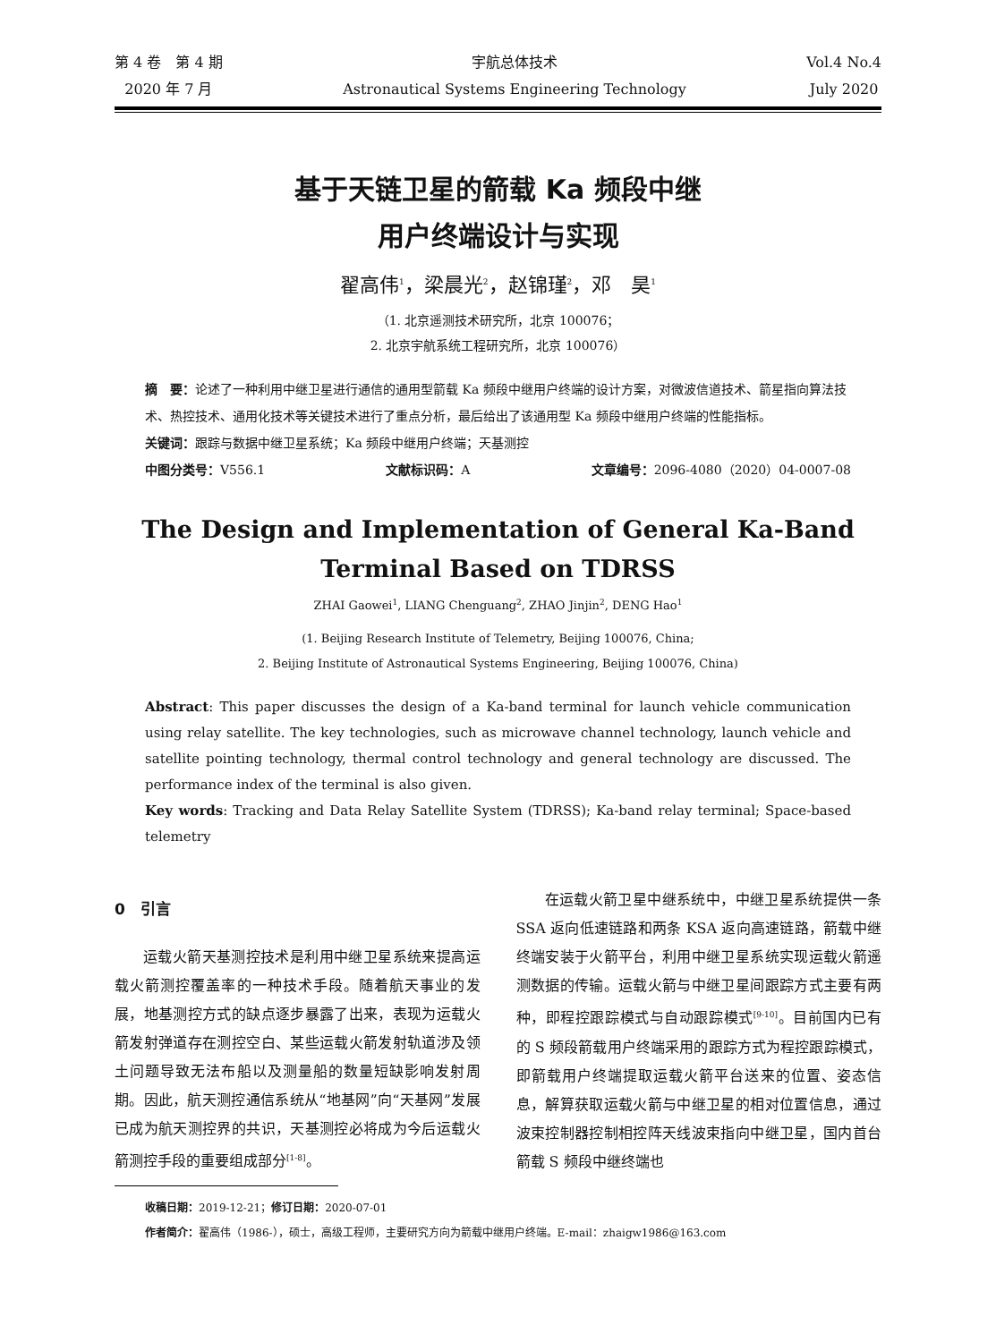第 4 卷　第 4 期
2020 年 7 月
宇航总体技术
Astronautical Systems Engineering Technology
Vol.4 No.4
July 2020
基于天链卫星的箭载 Ka 频段中继
用户终端设计与实现
翟高伟<sup>1</sup>，梁晨光<sup>2</sup>，赵锦瑾<sup>2</sup>，邓　昊<sup>1</sup>
（1. 北京遥测技术研究所，北京 100076；
2. 北京宇航系统工程研究所，北京 100076）
摘　要：论述了一种利用中继卫星进行通信的通用型箭载 Ka 频段中继用户终端的设计方案，对微波信道技术、箭星指向算法技术、热控技术、通用化技术等关键技术进行了重点分析，最后给出了该通用型 Ka 频段中继用户终端的性能指标。
关键词：跟踪与数据中继卫星系统；Ka 频段中继用户终端；天基测控
中图分类号：V556.1 文献标识码：A 文章编号：2096-4080（2020）04-0007-08
The Design and Implementation of General Ka-Band
Terminal Based on TDRSS
ZHAI Gaowei<sup>1</sup>, LIANG Chenguang<sup>2</sup>, ZHAO Jinjin<sup>2</sup>, DENG Hao<sup>1</sup>
(1. Beijing Research Institute of Telemetry, Beijing 100076, China;
2. Beijing Institute of Astronautical Systems Engineering, Beijing 100076, China)
Abstract: This paper discusses the design of a Ka-band terminal for launch vehicle communication using relay satellite. The key technologies, such as microwave channel technology, launch vehicle and satellite pointing technology, thermal control technology and general technology are discussed. The performance index of the terminal is also given.
Key words: Tracking and Data Relay Satellite System (TDRSS); Ka-band relay terminal; Space-based telemetry
0　引言
运载火箭天基测控技术是利用中继卫星系统来提高运载火箭测控覆盖率的一种技术手段。随着航天事业的发展，地基测控方式的缺点逐步暴露了出来，表现为运载火箭发射弹道存在测控空白、某些运载火箭发射轨道涉及领土问题导致无法布船以及测量船的数量短缺影响发射周期。因此，航天测控通信系统从“地基网”向“天基网”发展已成为航天测控界的共识，天基测控必将成为今后运载火箭测控手段的重要组成部分<sup>[1-8]</sup>。
在运载火箭卫星中继系统中，中继卫星系统提供一条 SSA 返向低速链路和两条 KSA 返向高速链路，箭载中继终端安装于火箭平台，利用中继卫星系统实现运载火箭遥测数据的传输。运载火箭与中继卫星间跟踪方式主要有两种，即程控跟踪模式与自动跟踪模式<sup>[9-10]</sup>。目前国内已有的 S 频段箭载用户终端采用的跟踪方式为程控跟踪模式，即箭载用户终端提取运载火箭平台送来的位置、姿态信息，解算获取运载火箭与中继卫星的相对位置信息，通过波束控制器控制相控阵天线波束指向中继卫星，国内首台箭载 S 频段中继终端也
收稿日期：2019-12-21；修订日期：2020-07-01
作者简介：翟高伟（1986-），硕士，高级工程师，主要研究方向为箭载中继用户终端。E-mail：zhaigw1986@163.com